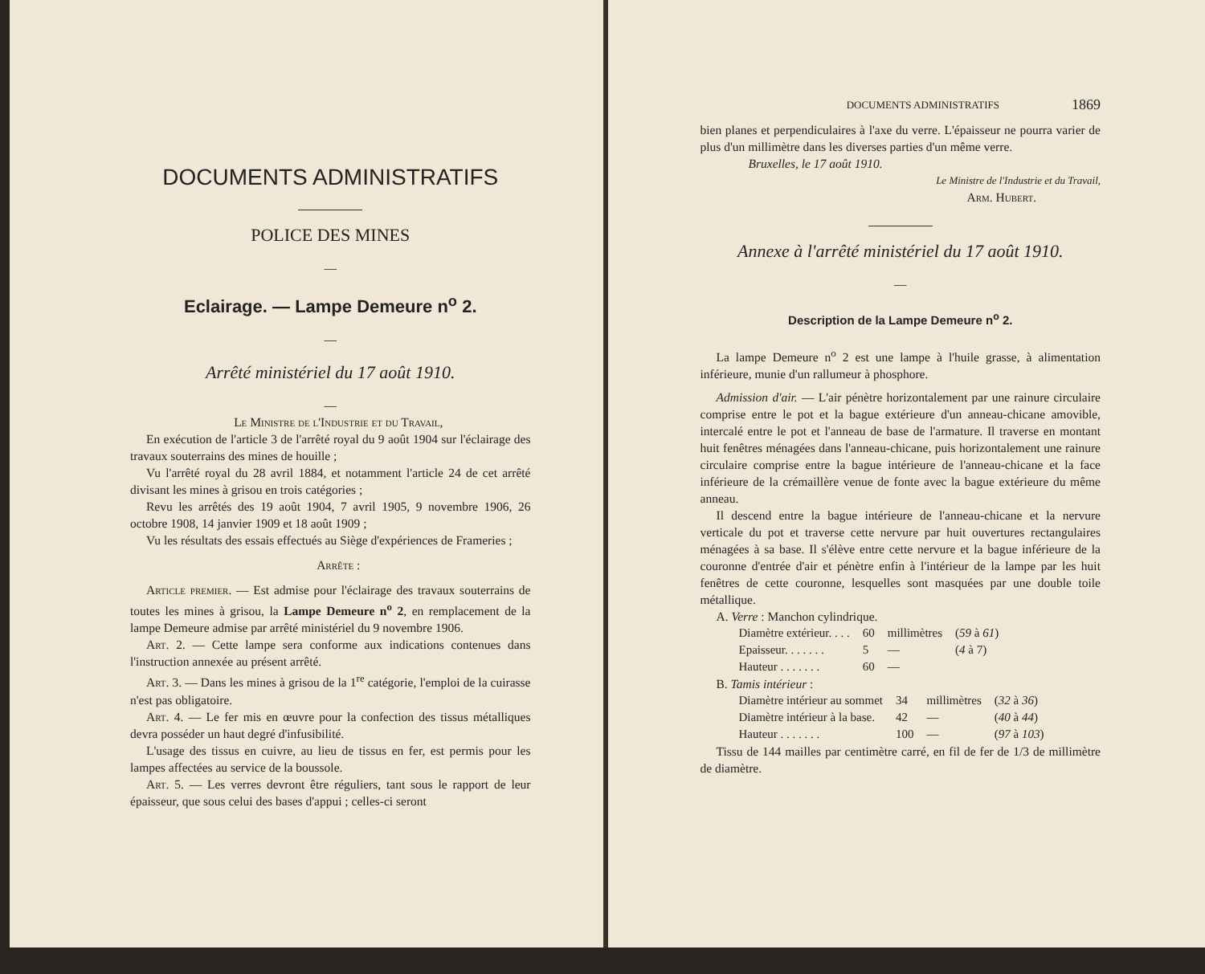DOCUMENTS ADMINISTRATIFS
POLICE DES MINES
—
Eclairage. — Lampe Demeure n<sup>o</sup> 2.
—
Arrêté ministériel du 17 août 1910.
—
Le Ministre de l'Industrie et du Travail,
En exécution de l'article 3 de l'arrêté royal du 9 août 1904 sur l'éclairage des travaux souterrains des mines de houille ;
Vu l'arrêté royal du 28 avril 1884, et notamment l'article 24 de cet arrêté divisant les mines à grisou en trois catégories ;
Revu les arrêtés des 19 août 1904, 7 avril 1905, 9 novembre 1906, 26 octobre 1908, 14 janvier 1909 et 18 août 1909 ;
Vu les résultats des essais effectués au Siège d'expériences de Frameries ;
Arrête :
Article premier. — Est admise pour l'éclairage des travaux souterrains de toutes les mines à grisou, la Lampe Demeure n<sup>o</sup> 2, en remplacement de la lampe Demeure admise par arrêté ministériel du 9 novembre 1906.
Art. 2. — Cette lampe sera conforme aux indications contenues dans l'instruction annexée au présent arrêté.
Art. 3. — Dans les mines à grisou de la 1<sup>re</sup> catégorie, l'emploi de la cuirasse n'est pas obligatoire.
Art. 4. — Le fer mis en œuvre pour la confection des tissus métalliques devra posséder un haut degré d'infusibilité.
L'usage des tissus en cuivre, au lieu de tissus en fer, est permis pour les lampes affectées au service de la boussole.
Art. 5. — Les verres devront être réguliers, tant sous le rapport de leur épaisseur, que sous celui des bases d'appui ; celles-ci seront
DOCUMENTS ADMINISTRATIFS 1869
bien planes et perpendiculaires à l'axe du verre. L'épaisseur ne pourra varier de plus d'un millimètre dans les diverses parties d'un même verre.
Bruxelles, le 17 août 1910.
Le Ministre de l'Industrie et du Travail,
Arm. Hubert.
Annexe à l'arrêté ministériel du 17 août 1910.
—
Description de la Lampe Demeure n<sup>o</sup> 2.
La lampe Demeure n<sup>o</sup> 2 est une lampe à l'huile grasse, à alimentation inférieure, munie d'un rallumeur à phosphore.
Admission d'air. — L'air pénètre horizontalement par une rainure circulaire comprise entre le pot et la bague extérieure d'un anneau-chicane amovible, intercalé entre le pot et l'anneau de base de l'armature. Il traverse en montant huit fenêtres ménagées dans l'anneau-chicane, puis horizontalement une rainure circulaire comprise entre la bague intérieure de l'anneau-chicane et la face inférieure de la crémaillère venue de fonte avec la bague extérieure du même anneau.
Il descend entre la bague intérieure de l'anneau-chicane et la nervure verticale du pot et traverse cette nervure par huit ouvertures rectangulaires ménagées à sa base. Il s'élève entre cette nervure et la bague inférieure de la couronne d'entrée d'air et pénètre enfin à l'intérieur de la lampe par les huit fenêtres de cette couronne, lesquelles sont masquées par une double toile métallique.
A. Verre : Manchon cylindrique.
| Diamètre extérieur. . . . | 60 | millimètres | ( 59 à 61 ) |
| Epaisseur. . . . . . . | 5 | — | ( 4 à 7) |
| Hauteur . . . . . . . | 60 | — | |
B. Tamis intérieur :
| Diamètre intérieur au sommet | 34 | millimètres | ( 32 à 36 ) |
| Diamètre intérieur à la base. | 42 | — | ( 40 à 44 ) |
| Hauteur . . . . . . . | 100 | — | ( 97 à 103 ) |
Tissu de 144 mailles par centimètre carré, en fil de fer de 1/3 de millimètre de diamètre.